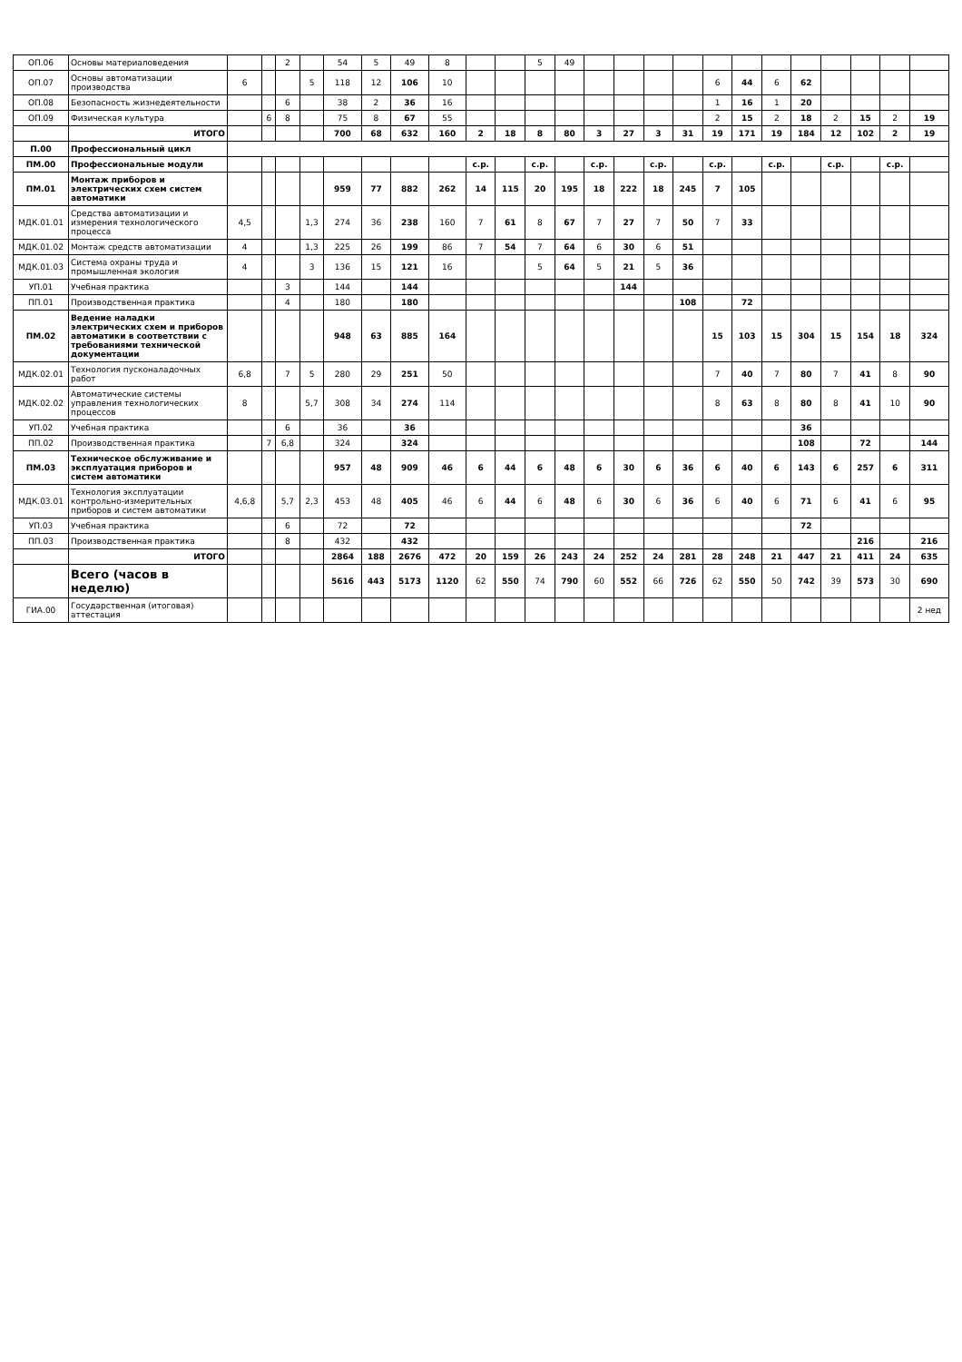| ОП.06 | Основы материаловедения | | | 2 | | 54 | 5 | 49 | 8 | | | 5 | 49 | | | | | | | | | | | | |
| ОП.07 | Основы автоматизации производства | 6 | | | 5 | 118 | 12 | 106 | 10 | | | | | | | | | 6 | 44 | 6 | 62 | | | | |
| ОП.08 | Безопасность жизнедеятельности | | | 6 | | 38 | 2 | 36 | 16 | | | | | | | | | 1 | 16 | 1 | 20 | | | | |
| ОП.09 | Физическая культура | | 6 | 8 | | 75 | 8 | 67 | 55 | | | | | | | | | 2 | 15 | 2 | 18 | 2 | 15 | 2 | 19 |
| | ИТОГО | | | | | 700 | 68 | 632 | 160 | 2 | 18 | 8 | 80 | 3 | 27 | 3 | 31 | 19 | 171 | 19 | 184 | 12 | 102 | 2 | 19 |
| П.00 | Профессиональный цикл | | | | | | | | | | | | | | | | | | | | | | | | |
| ПМ.00 | Профессиональные модули | | | | | | | | | с.р. | | с.р. | | с.р. | | с.р. | | с.р. | | с.р. | | с.р. | | с.р. | |
| ПМ.01 | Монтаж приборов и электрических схем систем автоматики | | | | | 959 | 77 | 882 | 262 | 14 | 115 | 20 | 195 | 18 | 222 | 18 | 245 | 7 | 105 | | | | | | |
| МДК.01.01 | Средства автоматизации и измерения технологического процесса | 4,5 | | | 1,3 | 274 | 36 | 238 | 160 | 7 | 61 | 8 | 67 | 7 | 27 | 7 | 50 | 7 | 33 | | | | | | |
| МДК.01.02 | Монтаж средств автоматизации | 4 | | | 1,3 | 225 | 26 | 199 | 86 | 7 | 54 | 7 | 64 | 6 | 30 | 6 | 51 | | | | | | | | |
| МДК.01.03 | Система охраны труда и промышленная экология | 4 | | | 3 | 136 | 15 | 121 | 16 | | | 5 | 64 | 5 | 21 | 5 | 36 | | | | | | | | |
| УП.01 | Учебная практика | | | 3 | | 144 | | 144 | | | | | | | 144 | | | | | | | | | | |
| ПП.01 | Производственная практика | | | 4 | | 180 | | 180 | | | | | | | | | 108 | | 72 | | | | | | |
| ПМ.02 | Ведение наладки электрических схем и приборов автоматики в соответствии с требованиями технической документации | | | | | 948 | 63 | 885 | 164 | | | | | | | | | 15 | 103 | 15 | 304 | 15 | 154 | 18 | 324 |
| МДК.02.01 | Технология пусконаладочных работ | 6,8 | | 7 | 5 | 280 | 29 | 251 | 50 | | | | | | | | | 7 | 40 | 7 | 80 | 7 | 41 | 8 | 90 |
| МДК.02.02 | Автоматические системы управления технологических процессов | 8 | | | 5,7 | 308 | 34 | 274 | 114 | | | | | | | | | 8 | 63 | 8 | 80 | 8 | 41 | 10 | 90 |
| УП.02 | Учебная практика | | | 6 | | 36 | | 36 | | | | | | | | | | | | | 36 | | | | |
| ПП.02 | Производственная практика | | 7 | 6,8 | | 324 | | 324 | | | | | | | | | | | | | 108 | | 72 | | 144 |
| ПМ.03 | Техническое обслуживание и эксплуатация приборов и систем автоматики | | | | | 957 | 48 | 909 | 46 | 6 | 44 | 6 | 48 | 6 | 30 | 6 | 36 | 6 | 40 | 6 | 143 | 6 | 257 | 6 | 311 |
| МДК.03.01 | Технология эксплуатации контрольно-измерительных приборов и систем автоматики | 4,6,8 | | 5,7 | 2,3 | 453 | 48 | 405 | 46 | 6 | 44 | 6 | 48 | 6 | 30 | 6 | 36 | 6 | 40 | 6 | 71 | 6 | 41 | 6 | 95 |
| УП.03 | Учебная практика | | | 6 | | 72 | | 72 | | | | | | | | | | | | | 72 | | | | |
| ПП.03 | Производственная практика | | | 8 | | 432 | | 432 | | | | | | | | | | | | | | | 216 | | 216 |
| | ИТОГО | | | | | 2864 | 188 | 2676 | 472 | 20 | 159 | 26 | 243 | 24 | 252 | 24 | 281 | 28 | 248 | 21 | 447 | 21 | 411 | 24 | 635 |
| | Всего (часов в неделю) | | | | | 5616 | 443 | 5173 | 1120 | 62 | 550 | 74 | 790 | 60 | 552 | 66 | 726 | 62 | 550 | 50 | 742 | 39 | 573 | 30 | 690 |
| ГИА.00 | Государственная (итоговая) аттестация | | | | | | | | | | | | | | | | | | | | | | | | 2 нед |